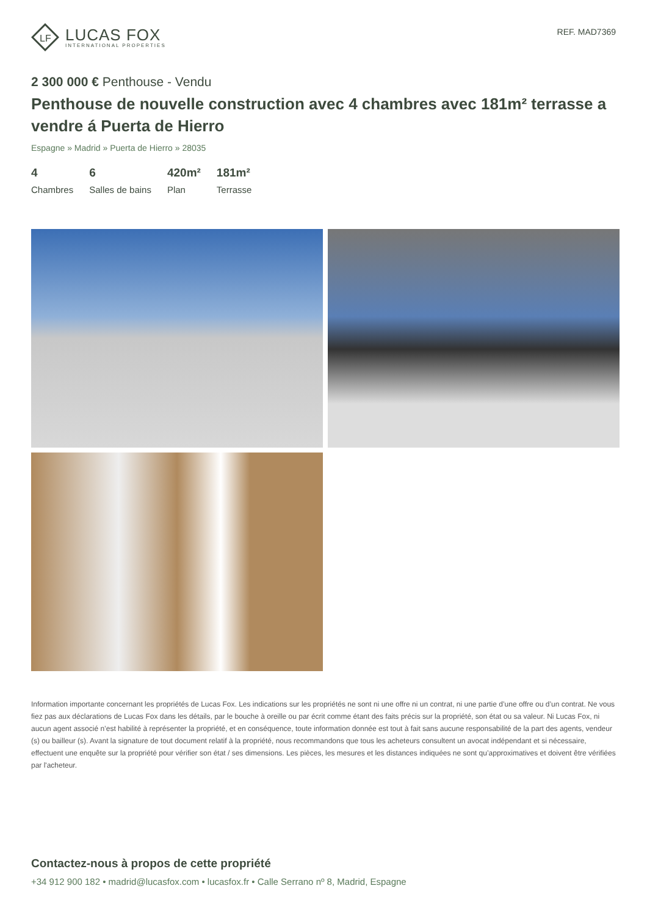LF
LUCAS FOX
INTERNATIONAL PROPERTIES
REF. MAD7369
2 300 000 € Penthouse - Vendu
Penthouse de nouvelle construction avec 4 chambres avec 181m² terrasse a vendre á Puerta de Hierro
Espagne » Madrid » Puerta de Hierro » 28035
4
Chambres
6
Salles de bains
420m²
Plan
181m²
Terrasse
Information importante concernant les propriétés de Lucas Fox. Les indications sur les propriétés ne sont ni une offre ni un contrat, ni une partie d’une offre ou d’un contrat. Ne vous fiez pas aux déclarations de Lucas Fox dans les détails, par le bouche à oreille ou par écrit comme étant des faits précis sur la propriété, son état ou sa valeur. Ni Lucas Fox, ni aucun agent associé n’est habilité à représenter la propriété, et en conséquence, toute information donnée est tout à fait sans aucune responsabilité de la part des agents, vendeur (s) ou bailleur (s). Avant la signature de tout document relatif à la propriété, nous recommandons que tous les acheteurs consultent un avocat indépendant et si nécessaire, effectuent une enquête sur la propriété pour vérifier son état / ses dimensions. Les pièces, les mesures et les distances indiquées ne sont qu’approximatives et doivent être vérifiées par l'acheteur.
Contactez-nous à propos de cette propriété
+34 912 900 182 • madrid@lucasfox.com • lucasfox.fr • Calle Serrano nº 8, Madrid, Espagne